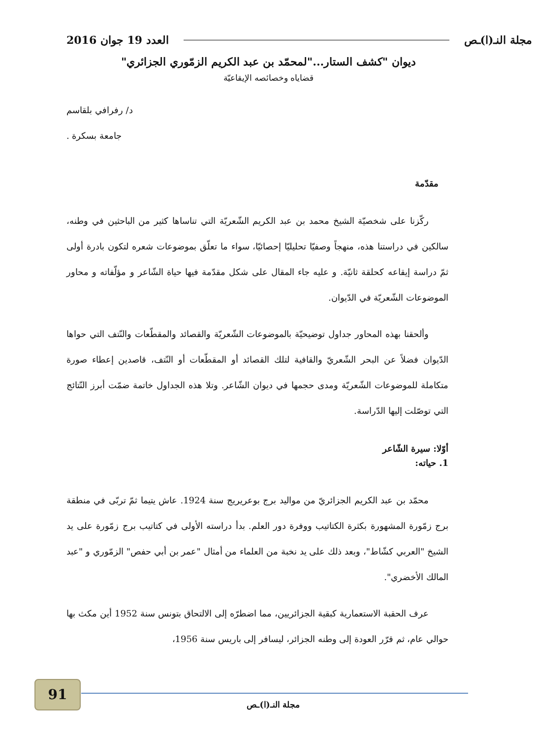مجلة النـ(ا)ـص العدد 19 جوان 2016
ديوان "كشف الستار..."لمحمّد بن عبد الكريم الزمّوري الجزائري"
قضاياه وخصائصه الإيقاعيّة
د/ رفرافي بلقاسم
جامعة بسكرة .
مقدّمة
ركّزنا على شخصيّة الشيخ محمد بن عبد الكريم الشّعريّة التي تناساها كثير من الباحثين في وطنه، سالكين في دراستنا هذه، منهجاً وصفيّا تحليليّا إحصائيّا، سواء ما تعلّق بموضوعات شعره لتكون بادرة أولى ثمّ دراسة إيقاعه كحلقة ثانيّة. و عليه جاء المقال على شكل مقدّمة فيها حياة الشّاعر و مؤلّفاته و محاور الموضوعات الشّعريّة في الدّيوان.
وألحقنا بهذه المحاور جداول توضيحيّة بالموضوعات الشّعريّة والقصائد والمقطّعات والنّتف التي حواها الدّيوان فضلاً عن البحر الشّعريّ والقافية لتلك القصائد أو المقطّعات أو النّتف، قاصدين إعطاء صورة متكاملة للموضوعات الشّعريّة ومدى حجمها في ديوان الشّاعر. وتلا هذه الجداول خاتمة ضمّت أبرز النّتائج التي توصّلت إليها الدّراسة.
أوّلا: سيرة الشّاعر
1. حياته:
محمّد بن عبد الكريم الجزائريّ من مواليد برج بوعريريج سنة 1924. عاش يتيما ثمّ تربّى في منطقة برج زمّورة المشهورة بكثرة الكتاتيب ووفرة دور العلم. بدأ دراسته الأولى في كتاتيب برج زمّورة على يد الشيخ "العربي كشّاط"، وبعد ذلك على يد نخبة من العلماء من أمثال "عمر بن أبي حفص" الزمّوري و "عبد المالك الأخضري".
عرف الحقبة الاستعمارية كبقية الجزائريين، مما اضطرّه إلى الالتحاق بتونس سنة 1952 أين مكث بها حوالي عام، ثم قرّر العودة إلى وطنه الجزائر، ليسافر إلى باريس سنة 1956،
91
مجلة النـ(ا)ـص